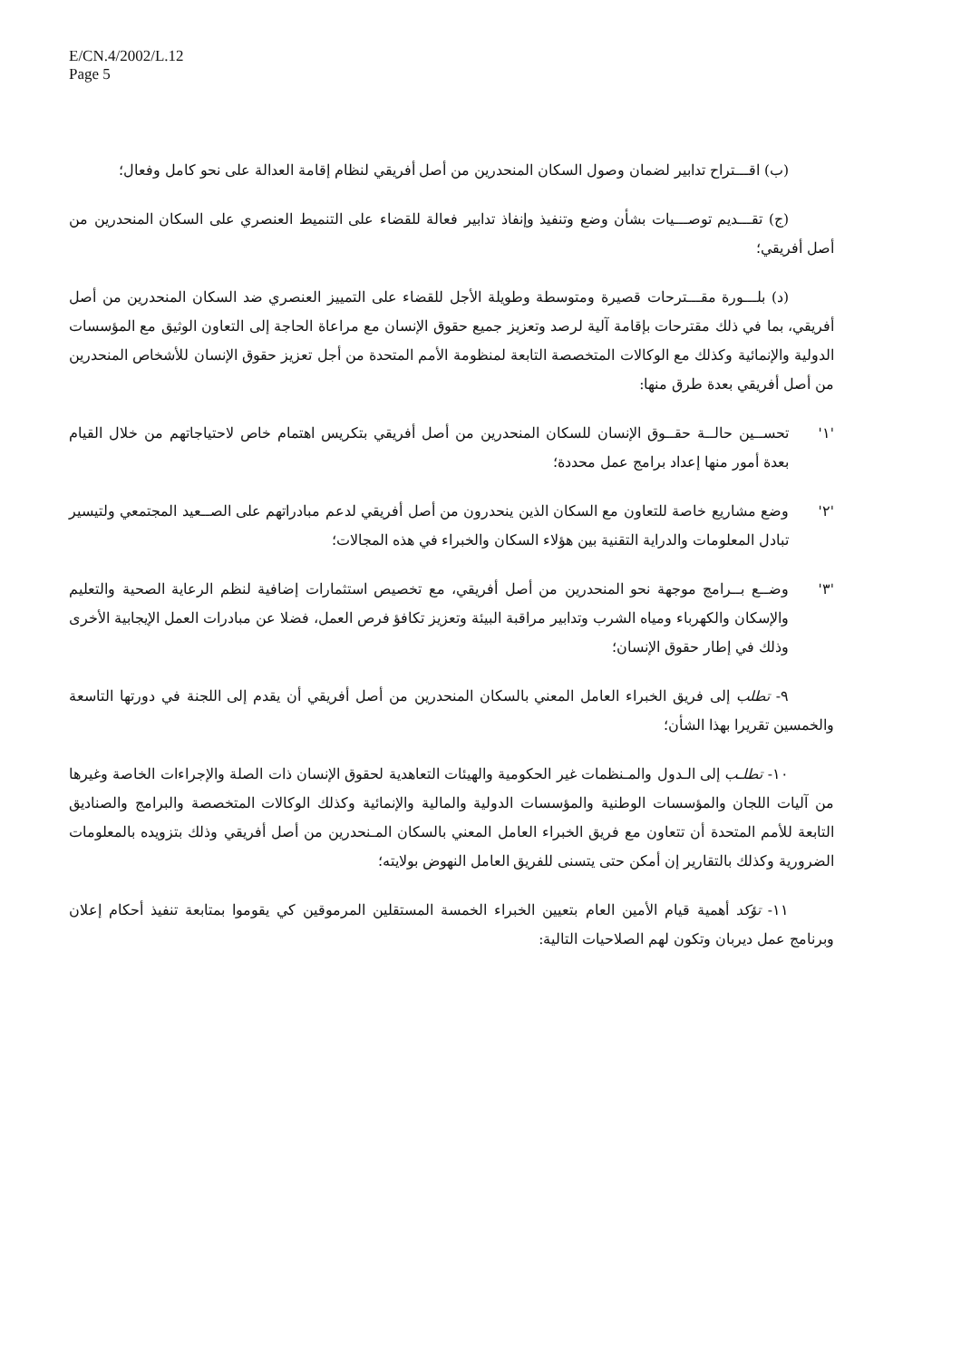E/CN.4/2002/L.12
Page 5
(ب) اقـــتراح تدابير لضمان وصول السكان المنحدرين من أصل أفريقي لنظام إقامة العدالة على نحو كامل وفعال؛
(ج) تقـــديم توصـــيات بشأن وضع وتنفيذ وإنفاذ تدابير فعالة للقضاء على التنميط العنصري على السكان المنحدرين من أصل أفريقي؛
(د) بلـــورة مقـــترحات قصيرة ومتوسطة وطويلة الأجل للقضاء على التمييز العنصري ضد السكان المنحدرين من أصل أفريقي، بما في ذلك مقترحات بإقامة آلية لرصد وتعزيز جميع حقوق الإنسان مع مراعاة الحاجة إلى التعاون الوثيق مع المؤسسات الدولية والإنمائية وكذلك مع الوكالات المتخصصة التابعة لمنظومة الأمم المتحدة من أجل تعزيز حقوق الإنسان للأشخاص المنحدرين من أصل أفريقي بعدة طرق منها:
'١' تحســين حالــة حقــوق الإنسان للسكان المنحدرين من أصل أفريقي بتكريس اهتمام خاص لاحتياجاتهم من خلال القيام بعدة أمور منها إعداد برامج عمل محددة؛
'٢' وضع مشاريع خاصة للتعاون مع السكان الذين ينحدرون من أصل أفريقي لدعم مبادراتهم على الصــعيد المجتمعي ولتيسير تبادل المعلومات والدراية التقنية بين هؤلاء السكان والخبراء في هذه المجالات؛
'٣' وضــع بــرامج موجهة نحو المنحدرين من أصل أفريقي، مع تخصيص استثمارات إضافية لنظم الرعاية الصحية والتعليم والإسكان والكهرباء ومياه الشرب وتدابير مراقبة البيئة وتعزيز تكافؤ فرص العمل، فضلا عن مبادرات العمل الإيجابية الأخرى وذلك في إطار حقوق الإنسان؛
٩- تطلب إلى فريق الخبراء العامل المعني بالسكان المنحدرين من أصل أفريقي أن يقدم إلى اللجنة في دورتها التاسعة والخمسين تقريرا بهذا الشأن؛
١٠- تطلـب إلى الـدول والمـنظمات غير الحكومية والهيئات التعاهدية لحقوق الإنسان ذات الصلة والإجراءات الخاصة وغيرها من آليات اللجان والمؤسسات الوطنية والمؤسسات الدولية والمالية والإنمائية وكذلك الوكالات المتخصصة والبرامج والصناديق التابعة للأمم المتحدة أن تتعاون مع فريق الخبراء العامل المعني بالسكان المـنحدرين من أصل أفريقي وذلك بتزويده بالمعلومات الضرورية وكذلك بالتقارير إن أمكن حتى يتسنى للفريق العامل النهوض بولايته؛
١١- تؤكد أهمية قيام الأمين العام بتعيين الخبراء الخمسة المستقلين المرموقين كي يقوموا بمتابعة تنفيذ أحكام إعلان وبرنامج عمل ديربان وتكون لهم الصلاحيات التالية: